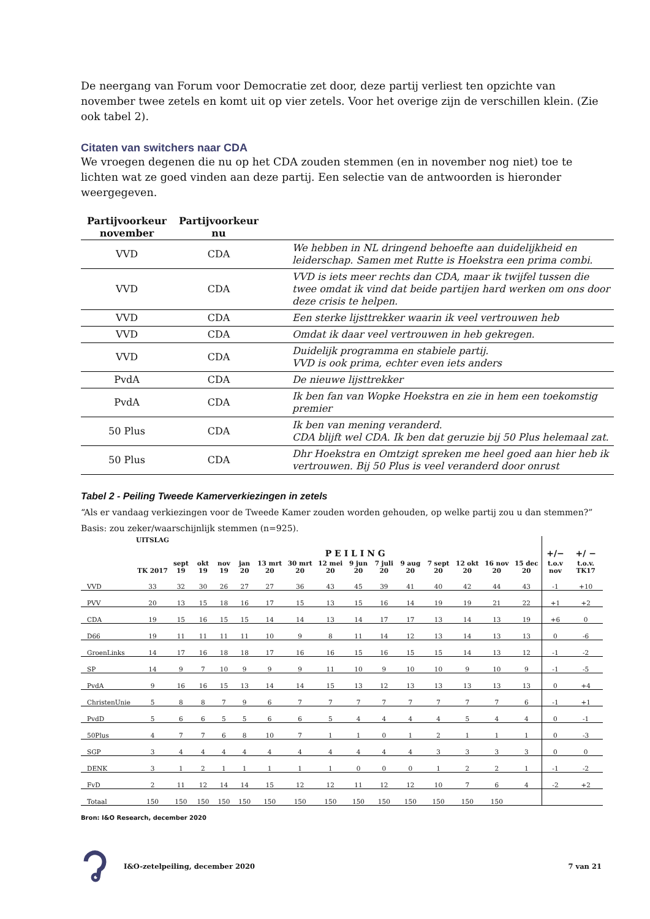De neergang van Forum voor Democratie zet door, deze partij verliest ten opzichte van november twee zetels en komt uit op vier zetels. Voor het overige zijn de verschillen klein. (Zie ook tabel 2).
Citaten van switchers naar CDA
We vroegen degenen die nu op het CDA zouden stemmen (en in november nog niet) toe te lichten wat ze goed vinden aan deze partij. Een selectie van de antwoorden is hieronder weergegeven.
| Partijvoorkeur november | Partijvoorkeur nu | |
| --- | --- | --- |
| VVD | CDA | We hebben in NL dringend behoefte aan duidelijkheid en leiderschap. Samen met Rutte is Hoekstra een prima combi. |
| VVD | CDA | VVD is iets meer rechts dan CDA, maar ik twijfel tussen die twee omdat ik vind dat beide partijen hard werken om ons door deze crisis te helpen. |
| VVD | CDA | Een sterke lijsttrekker waarin ik veel vertrouwen heb |
| VVD | CDA | Omdat ik daar veel vertrouwen in heb gekregen. |
| VVD | CDA | Duidelijk programma en stabiele partij. VVD is ook prima, echter even iets anders |
| PvdA | CDA | De nieuwe lijsttrekker |
| PvdA | CDA | Ik ben fan van Wopke Hoekstra en zie in hem een toekomstig premier |
| 50 Plus | CDA | Ik ben van mening veranderd. CDA blijft wel CDA. Ik ben dat geruzie bij 50 Plus helemaal zat. |
| 50 Plus | CDA | Dhr Hoekstra en Omtzigt spreken me heel goed aan hier heb ik vertrouwen. Bij 50 Plus is veel veranderd door onrust |
Tabel 2 - Peiling Tweede Kamerverkiezingen in zetels
“Als er vandaag verkiezingen voor de Tweede Kamer zouden worden gehouden, op welke partij zou u dan stemmen?”
Basis: zou zeker/waarschijnlijk stemmen (n=925).
| | UITSLAG | P E I L I N G | | | | | | | | | | | | | | +/− | +/ − |
| --- | --- | --- | --- | --- | --- | --- | --- | --- | --- | --- | --- | --- | --- | --- | --- | --- | --- |
| | TK 2017 | sept 19 | okt 19 | nov 19 | jan 20 | 13 mrt 20 | 30 mrt 20 | 12 mei 20 | 9 jun 20 | 7 juli 20 | 9 aug 20 | 7 sept 20 | 12 okt 20 | 16 nov 20 | 15 dec 20 | t.o.v nov | t.o.v. TK17 |
| VVD | 33 | 32 | 30 | 26 | 27 | 27 | 36 | 43 | 45 | 39 | 41 | 40 | 42 | 44 | 43 | -1 | +10 |
| PVV | 20 | 13 | 15 | 18 | 16 | 17 | 15 | 13 | 15 | 16 | 14 | 19 | 19 | 21 | 22 | +1 | +2 |
| CDA | 19 | 15 | 16 | 15 | 15 | 14 | 14 | 13 | 14 | 17 | 17 | 13 | 14 | 13 | 19 | +6 | 0 |
| D66 | 19 | 11 | 11 | 11 | 11 | 10 | 9 | 8 | 11 | 14 | 12 | 13 | 14 | 13 | 13 | 0 | -6 |
| GroenLinks | 14 | 17 | 16 | 18 | 18 | 17 | 16 | 16 | 15 | 16 | 15 | 15 | 14 | 13 | 12 | -1 | -2 |
| SP | 14 | 9 | 7 | 10 | 9 | 9 | 9 | 11 | 10 | 9 | 10 | 10 | 9 | 10 | 9 | -1 | -5 |
| PvdA | 9 | 16 | 16 | 15 | 13 | 14 | 14 | 15 | 13 | 12 | 13 | 13 | 13 | 13 | 13 | 0 | +4 |
| ChristenUnie | 5 | 8 | 8 | 7 | 9 | 6 | 7 | 7 | 7 | 7 | 7 | 7 | 7 | 7 | 6 | -1 | +1 |
| PvdD | 5 | 6 | 6 | 5 | 5 | 6 | 6 | 5 | 4 | 4 | 4 | 4 | 5 | 4 | 4 | 0 | -1 |
| 50Plus | 4 | 7 | 7 | 6 | 8 | 10 | 7 | 1 | 1 | 0 | 1 | 2 | 1 | 1 | 1 | 0 | -3 |
| SGP | 3 | 4 | 4 | 4 | 4 | 4 | 4 | 4 | 4 | 4 | 4 | 3 | 3 | 3 | 3 | 0 | 0 |
| DENK | 3 | 1 | 2 | 1 | 1 | 1 | 1 | 1 | 0 | 0 | 0 | 1 | 2 | 2 | 1 | -1 | -2 |
| FvD | 2 | 11 | 12 | 14 | 14 | 15 | 12 | 12 | 11 | 12 | 12 | 10 | 7 | 6 | 4 | -2 | +2 |
| Totaal | 150 | 150 | 150 | 150 | 150 | 150 | 150 | 150 | 150 | 150 | 150 | 150 | 150 | 150 | | | |
Bron: I&O Research, december 2020
I&O-zetelpeiling, december 2020 7 van 21